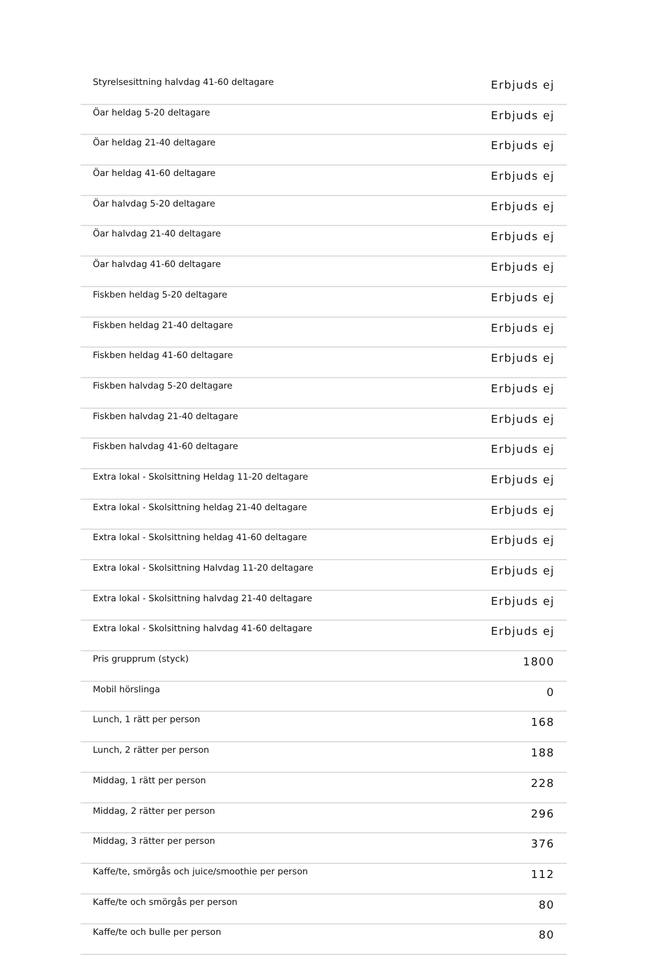| Styrelsesittning halvdag 41-60 deltagare | Erbjuds ej |
| Öar heldag 5-20 deltagare | Erbjuds ej |
| Öar heldag 21-40 deltagare | Erbjuds ej |
| Öar heldag 41-60 deltagare | Erbjuds ej |
| Öar halvdag 5-20 deltagare | Erbjuds ej |
| Öar halvdag 21-40 deltagare | Erbjuds ej |
| Öar halvdag 41-60 deltagare | Erbjuds ej |
| Fiskben heldag 5-20 deltagare | Erbjuds ej |
| Fiskben heldag 21-40 deltagare | Erbjuds ej |
| Fiskben heldag 41-60 deltagare | Erbjuds ej |
| Fiskben halvdag 5-20 deltagare | Erbjuds ej |
| Fiskben halvdag 21-40 deltagare | Erbjuds ej |
| Fiskben halvdag 41-60 deltagare | Erbjuds ej |
| Extra lokal - Skolsittning Heldag 11-20 deltagare | Erbjuds ej |
| Extra lokal - Skolsittning heldag 21-40 deltagare | Erbjuds ej |
| Extra lokal - Skolsittning heldag 41-60 deltagare | Erbjuds ej |
| Extra lokal - Skolsittning Halvdag 11-20 deltagare | Erbjuds ej |
| Extra lokal - Skolsittning halvdag 21-40 deltagare | Erbjuds ej |
| Extra lokal - Skolsittning halvdag 41-60 deltagare | Erbjuds ej |
| Pris grupprum (styck) | 1800 |
| Mobil hörslinga | 0 |
| Lunch, 1 rätt per person | 168 |
| Lunch, 2 rätter per person | 188 |
| Middag, 1 rätt per person | 228 |
| Middag, 2 rätter per person | 296 |
| Middag, 3 rätter per person | 376 |
| Kaffe/te, smörgås och juice/smoothie per person | 112 |
| Kaffe/te och smörgås per person | 80 |
| Kaffe/te och bulle per person | 80 |